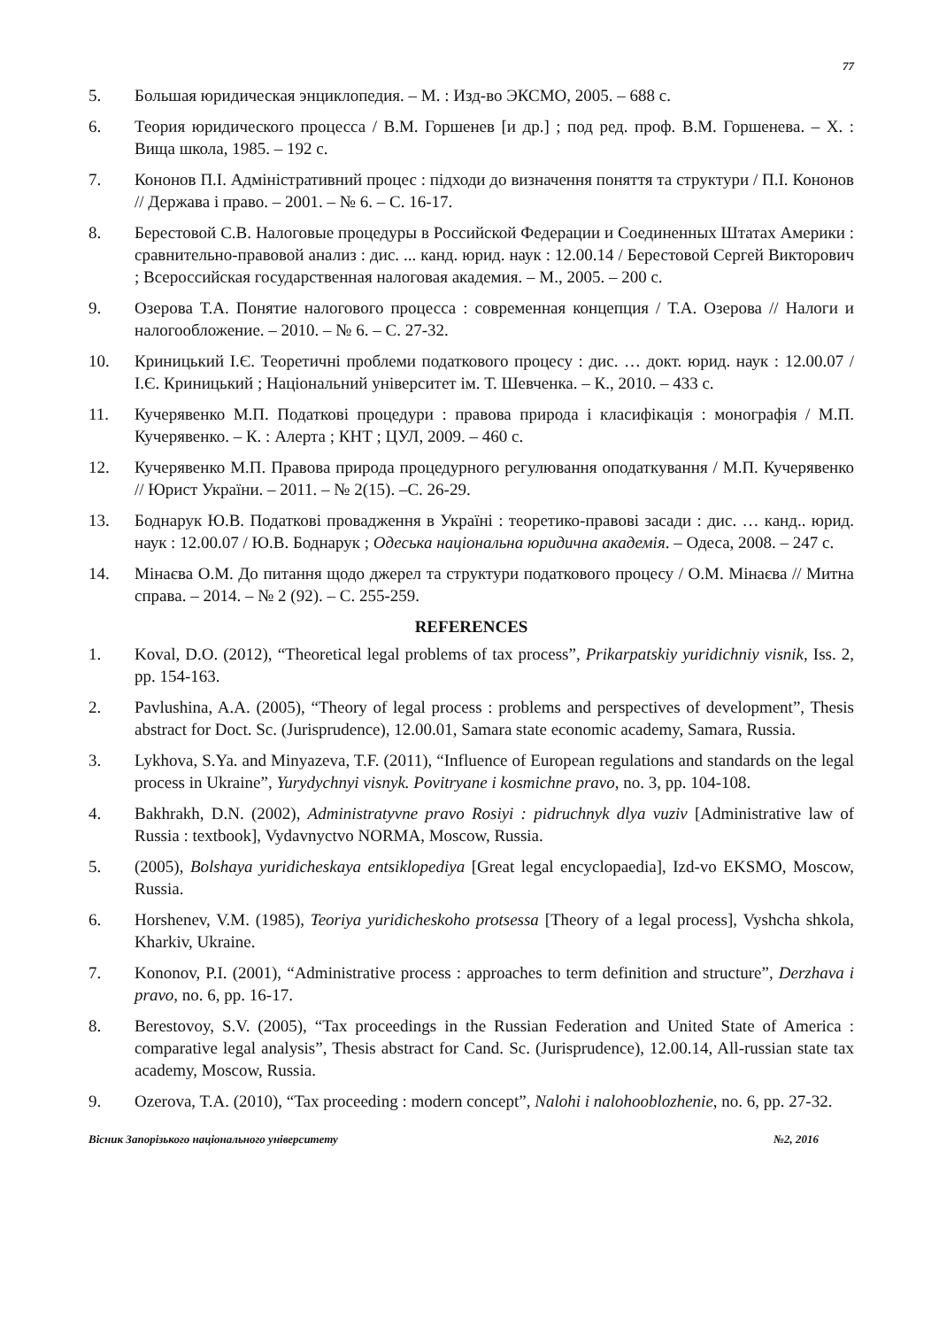77
5. Большая юридическая энциклопедия. – М. : Изд-во ЭКСМО, 2005. – 688 с.
6. Теория юридического процесса / В.М. Горшенев [и др.] ; под ред. проф. В.М. Горшенева. – Х. : Вища школа, 1985. – 192 с.
7. Кононов П.І. Адміністративний процес : підходи до визначення поняття та структури / П.І. Кононов // Держава і право. – 2001. – № 6. – С. 16-17.
8. Берестовой С.В. Налоговые процедуры в Российской Федерации и Соединенных Штатах Америки : сравнительно-правовой анализ : дис. ... канд. юрид. наук : 12.00.14 / Берестовой Сергей Викторович ; Всероссийская государственная налоговая академия. – М., 2005. – 200 с.
9. Озерова Т.А. Понятие налогового процесса : современная концепция / Т.А. Озерова // Налоги и налогообложение. – 2010. – № 6. – С. 27-32.
10. Криницький І.Є. Теоретичні проблеми податкового процесу : дис. … докт. юрид. наук : 12.00.07 / І.Є. Криницький ; Національний університет ім. Т. Шевченка. – К., 2010. – 433 с.
11. Кучерявенко М.П. Податкові процедури : правова природа і класифікація : монографія / М.П. Кучерявенко. – К. : Алерта ; КНТ ; ЦУЛ, 2009. – 460 с.
12. Кучерявенко М.П. Правова природа процедурного регулювання оподаткування / М.П. Кучерявенко // Юрист України. – 2011. – № 2(15). –С. 26-29.
13. Боднарук Ю.В. Податкові провадження в Україні : теоретико-правові засади : дис. … канд.. юрид. наук : 12.00.07 / Ю.В. Боднарук ; Одеська національна юридична академія. – Одеса, 2008. – 247 с.
14. Мінаєва О.М. До питання щодо джерел та структури податкового процесу / О.М. Мінаєва // Митна справа. – 2014. – № 2 (92). – С. 255-259.
REFERENCES
1. Koval, D.O. (2012), “Theoretical legal problems of tax process”, Prikarpatskiy yuridichniy visnik, Iss. 2, pp. 154-163.
2. Pavlushina, A.A. (2005), “Theory of legal process : problems and perspectives of development”, Thesis abstract for Doct. Sc. (Jurisprudence), 12.00.01, Samara state economic academy, Samara, Russia.
3. Lykhova, S.Ya. and Minyazeva, T.F. (2011), “Influence of European regulations and standards on the legal process in Ukraine”, Yurydychnyi visnyk. Povitryane i kosmichne pravo, no. 3, pp. 104-108.
4. Bakhrakh, D.N. (2002), Administratyvne pravo Rosiyi : pidruchnyk dlya vuziv [Administrative law of Russia : textbook], Vydavnyctvo NORMA, Moscow, Russia.
5. (2005), Bolshaya yuridicheskaya entsiklopediya [Great legal encyclopaedia], Izd-vo EKSMO, Moscow, Russia.
6. Horshenev, V.M. (1985), Teoriya yuridicheskoho protsessa [Theory of a legal process], Vyshcha shkola, Kharkiv, Ukraine.
7. Kononov, P.I. (2001), “Administrative process : approaches to term definition and structure”, Derzhava i pravo, no. 6, pp. 16-17.
8. Berestovoy, S.V. (2005), “Tax proceedings in the Russian Federation and United State of America : comparative legal analysis”, Thesis abstract for Cand. Sc. (Jurisprudence), 12.00.14, All-russian state tax academy, Moscow, Russia.
9. Ozerova, T.A. (2010), “Tax proceeding : modern concept”, Nalohi i nalohooblozhenie, no. 6, pp. 27-32.
Вісник Запорізького національного університету №2, 2016